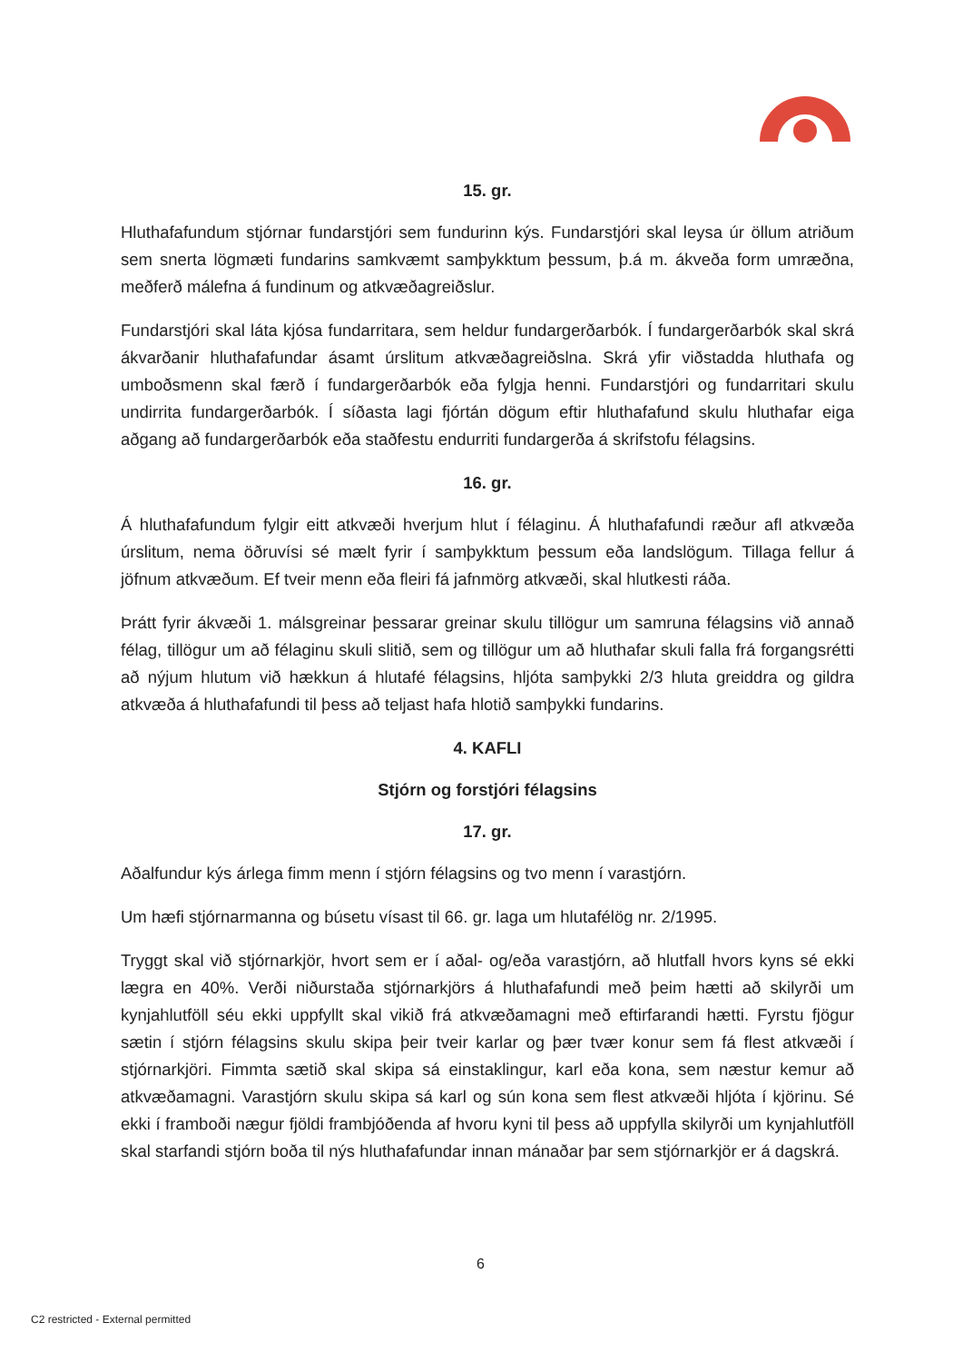15. gr.
Hluthafafundum stjórnar fundarstjóri sem fundurinn kýs. Fundarstjóri skal leysa úr öllum atriðum sem snerta lögmæti fundarins samkvæmt samþykktum þessum, þ.á m. ákveða form umræðna, meðferð málefna á fundinum og atkvæðagreiðslur.
Fundarstjóri skal láta kjósa fundarritara, sem heldur fundargerðarbók. Í fundargerðarbók skal skrá ákvarðanir hluthafafundar ásamt úrslitum atkvæðagreiðslna. Skrá yfir viðstadda hluthafa og umboðsmenn skal færð í fundargerðarbók eða fylgja henni. Fundarstjóri og fundarritari skulu undirrita fundargerðarbók. Í síðasta lagi fjórtán dögum eftir hluthafafund skulu hluthafar eiga aðgang að fundargerðarbók eða staðfestu endurriti fundargerða á skrifstofu félagsins.
16. gr.
Á hluthafafundum fylgir eitt atkvæði hverjum hlut í félaginu. Á hluthafafundi ræður afl atkvæða úrslitum, nema öðruvísi sé mælt fyrir í samþykktum þessum eða landslögum. Tillaga fellur á jöfnum atkvæðum. Ef tveir menn eða fleiri fá jafnmörg atkvæði, skal hlutkesti ráða.
Þrátt fyrir ákvæði 1. málsgreinar þessarar greinar skulu tillögur um samruna félagsins við annað félag, tillögur um að félaginu skuli slitið, sem og tillögur um að hluthafar skuli falla frá forgangsrétti að nýjum hlutum við hækkun á hlutafé félagsins, hljóta samþykki 2/3 hluta greiddra og gildra atkvæða á hluthafafundi til þess að teljast hafa hlotið samþykki fundarins.
4. KAFLI
Stjórn og forstjóri félagsins
17. gr.
Aðalfundur kýs árlega fimm menn í stjórn félagsins og tvo menn í varastjórn.
Um hæfi stjórnarmanna og búsetu vísast til 66. gr. laga um hlutafélög nr. 2/1995.
Tryggt skal við stjórnarkjör, hvort sem er í aðal- og/eða varastjórn, að hlutfall hvors kyns sé ekki lægra en 40%. Verði niðurstaða stjórnarkjörs á hluthafafundi með þeim hætti að skilyrði um kynjahlutföll séu ekki uppfyllt skal vikið frá atkvæðamagni með eftirfarandi hætti. Fyrstu fjögur sætin í stjórn félagsins skulu skipa þeir tveir karlar og þær tvær konur sem fá flest atkvæði í stjórnarkjöri. Fimmta sætið skal skipa sá einstaklingur, karl eða kona, sem næstur kemur að atkvæðamagni. Varastjórn skulu skipa sá karl og sún kona sem flest atkvæði hljóta í kjörinu. Sé ekki í framboði nægur fjöldi frambjóðenda af hvoru kyni til þess að uppfylla skilyrði um kynjahlutföll skal starfandi stjórn boða til nýs hluthafafundar innan mánaðar þar sem stjórnarkjör er á dagskrá.
6
C2 restricted - External permitted